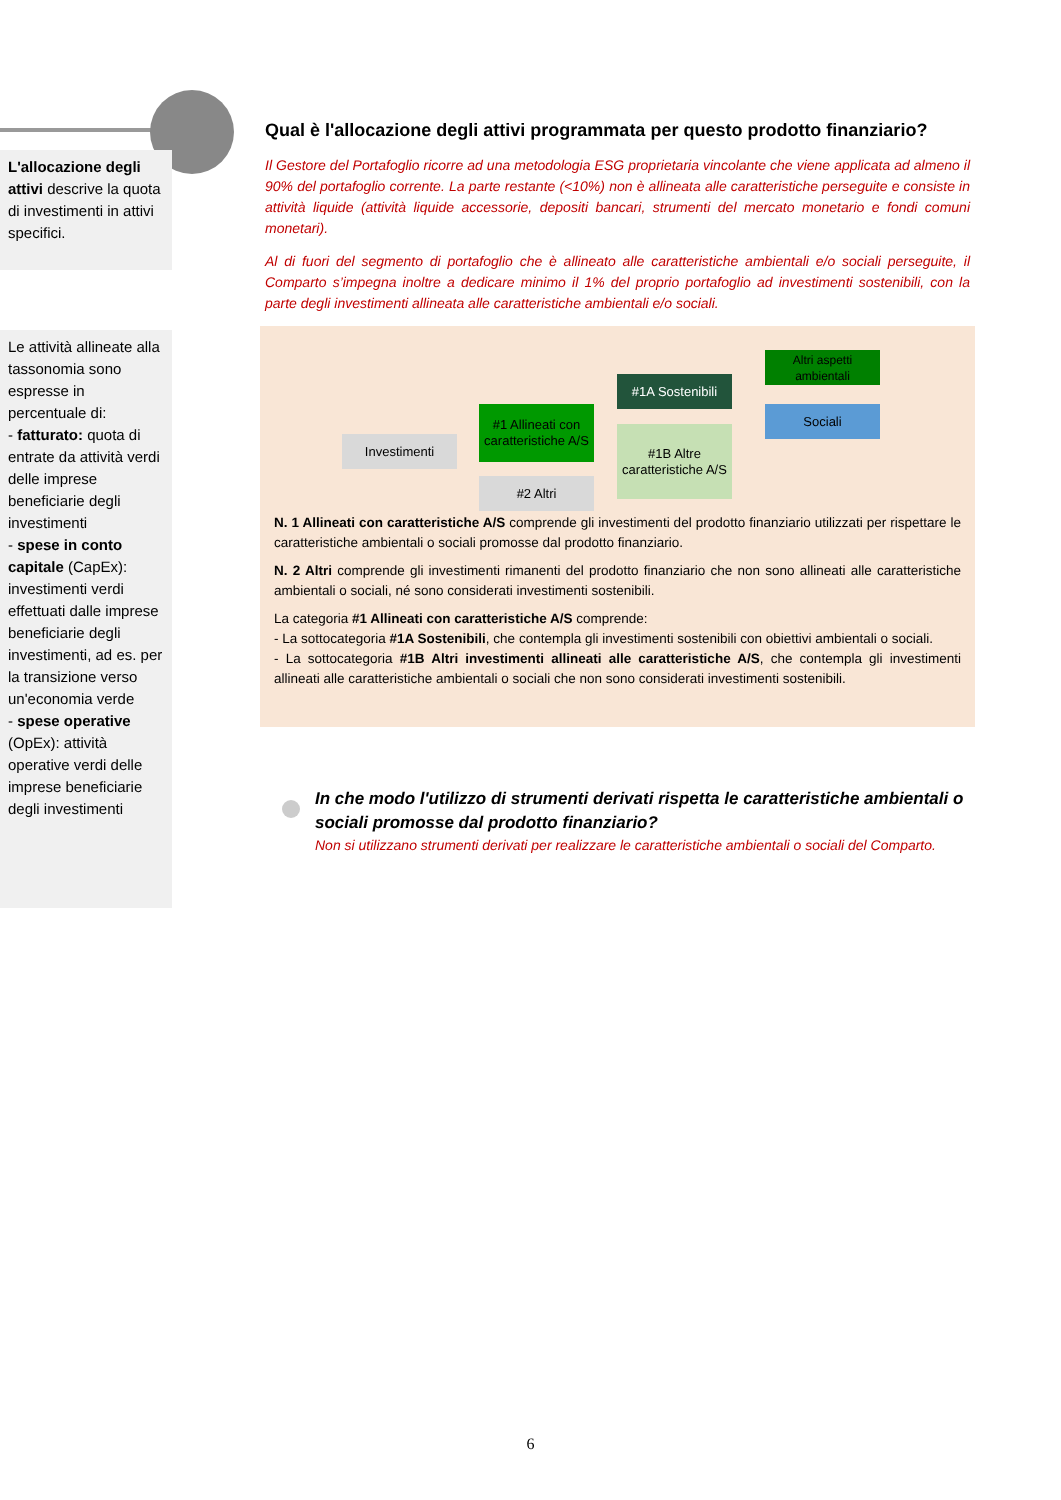L'allocazione degli attivi descrive la quota di investimenti in attivi specifici.
Le attività allineate alla tassonomia sono espresse in percentuale di:
- fatturato: quota di entrate da attività verdi delle imprese beneficiarie degli investimenti
- spese in conto capitale (CapEx): investimenti verdi effettuati dalle imprese beneficiarie degli investimenti, ad es. per la transizione verso un'economia verde
- spese operative (OpEx): attività operative verdi delle imprese beneficiarie degli investimenti
Qual è l'allocazione degli attivi programmata per questo prodotto finanziario?
Il Gestore del Portafoglio ricorre ad una metodologia ESG proprietaria vincolante che viene applicata ad almeno il 90% del portafoglio corrente. La parte restante (<10%) non è allineata alle caratteristiche perseguite e consiste in attività liquide (attività liquide accessorie, depositi bancari, strumenti del mercato monetario e fondi comuni monetari).
Al di fuori del segmento di portafoglio che è allineato alle caratteristiche ambientali e/o sociali perseguite, il Comparto s’impegna inoltre a dedicare minimo il 1% del proprio portafoglio ad investimenti sostenibili, con la parte degli investimenti allineata alle caratteristiche ambientali e/o sociali.
Investimenti
#1 Allineati con caratteristiche A/S
#2 Altri
#1A Sostenibili
#1B Altre caratteristiche A/S
Altri aspetti ambientali
Sociali
N. 1 Allineati con caratteristiche A/S comprende gli investimenti del prodotto finanziario utilizzati per rispettare le caratteristiche ambientali o sociali promosse dal prodotto finanziario.
N. 2 Altri comprende gli investimenti rimanenti del prodotto finanziario che non sono allineati alle caratteristiche ambientali o sociali, né sono considerati investimenti sostenibili.
La categoria #1 Allineati con caratteristiche A/S comprende:
- La sottocategoria #1A Sostenibili, che contempla gli investimenti sostenibili con obiettivi ambientali o sociali.
- La sottocategoria #1B Altri investimenti allineati alle caratteristiche A/S, che contempla gli investimenti allineati alle caratteristiche ambientali o sociali che non sono considerati investimenti sostenibili.
In che modo l'utilizzo di strumenti derivati rispetta le caratteristiche ambientali o sociali promosse dal prodotto finanziario?
Non si utilizzano strumenti derivati per realizzare le caratteristiche ambientali o sociali del Comparto.
6